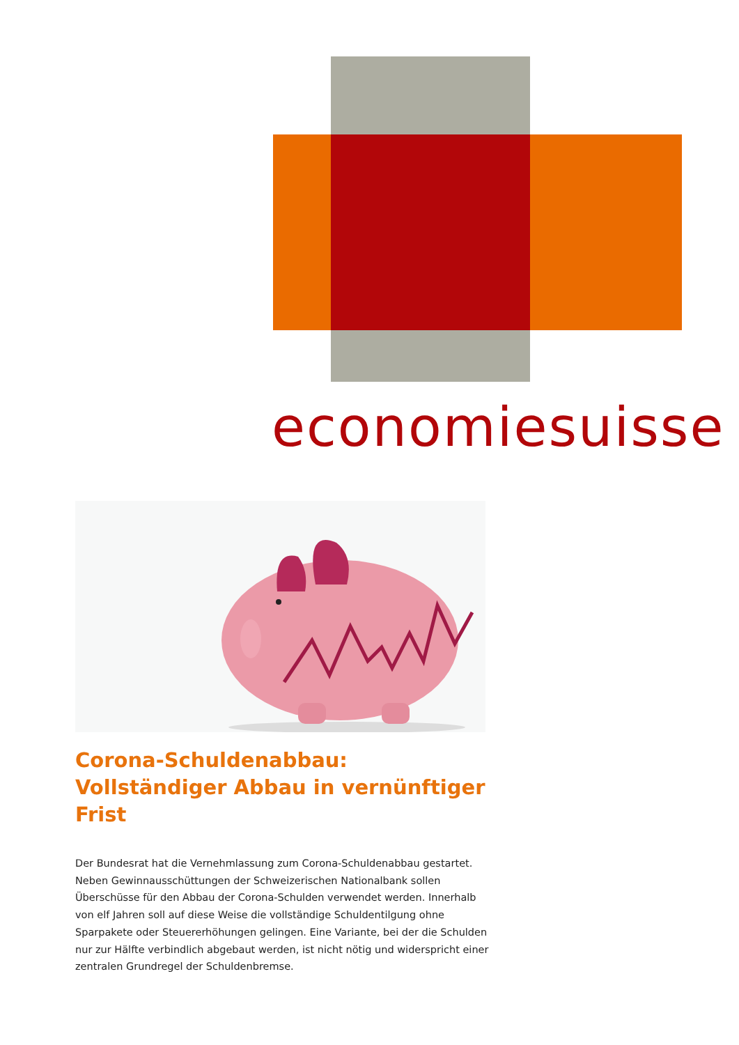economiesuisse
Corona-Schuldenabbau: Vollständiger Abbau in vernünftiger Frist
Der Bundesrat hat die Vernehmlassung zum Corona-Schuldenabbau gestartet. Neben Gewinnausschüttungen der Schweizerischen Nationalbank sollen Überschüsse für den Abbau der Corona-Schulden verwendet werden. Innerhalb von elf Jahren soll auf diese Weise die vollständige Schuldentilgung ohne Sparpakete oder Steuererhöhungen gelingen. Eine Variante, bei der die Schulden nur zur Hälfte verbindlich abgebaut werden, ist nicht nötig und widerspricht einer zentralen Grundregel der Schuldenbremse.